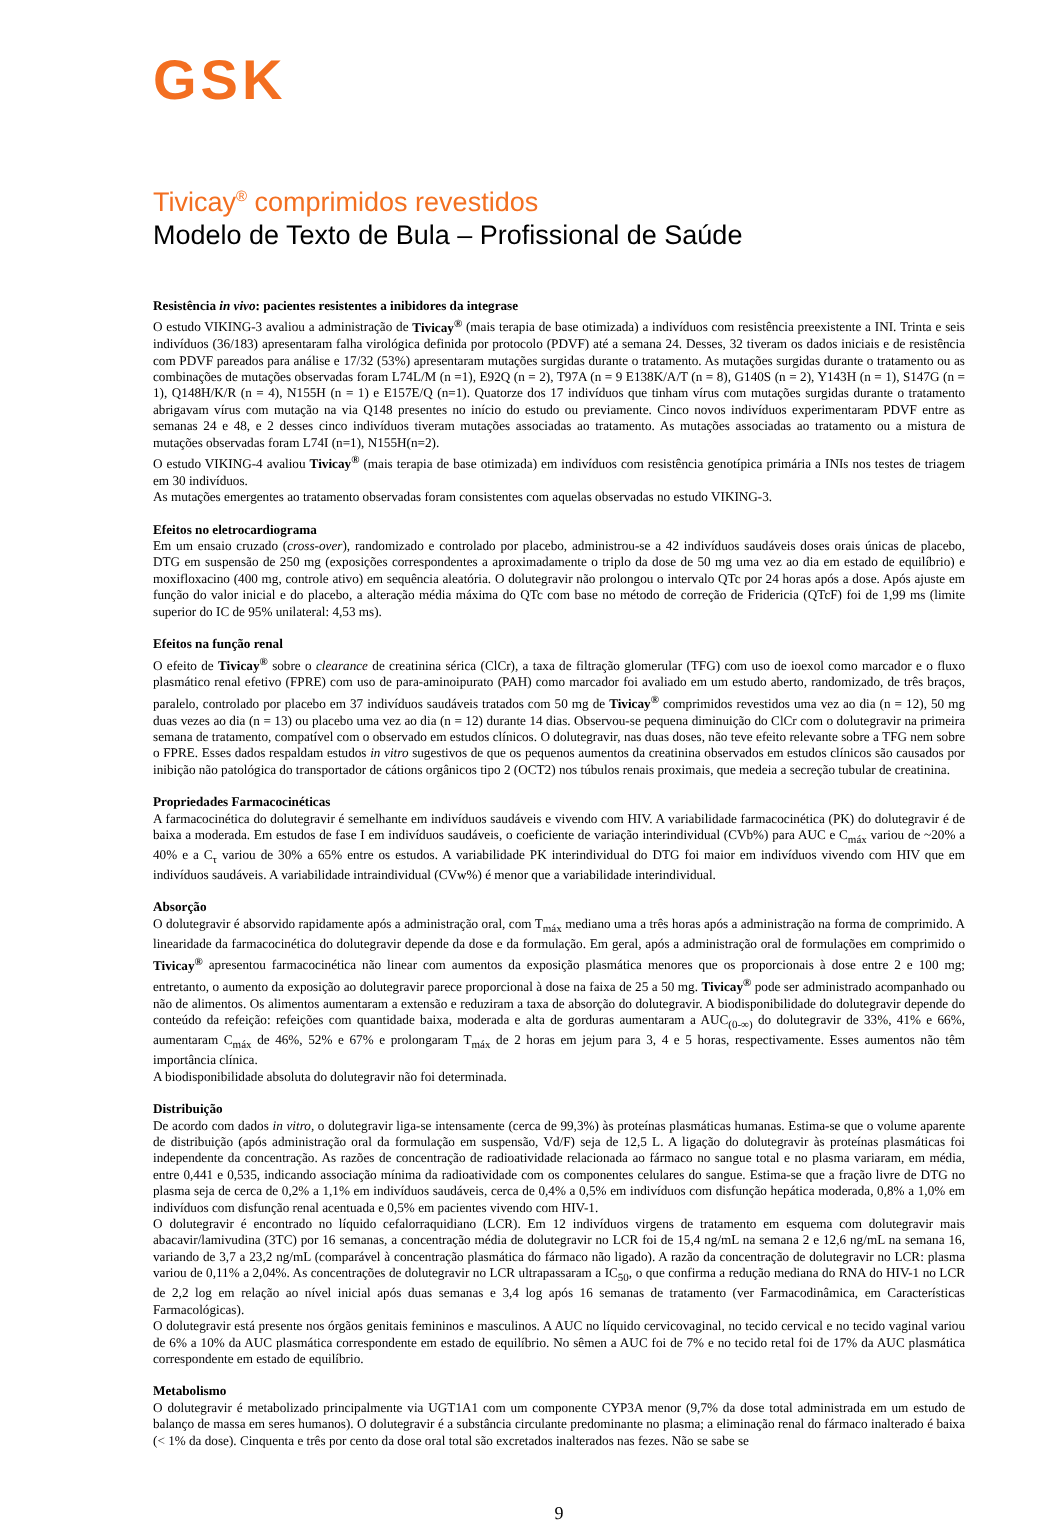GSK
Tivicay<sup>®</sup> comprimidos revestidos
Modelo de Texto de Bula – Profissional de Saúde
Resistência in vivo: pacientes resistentes a inibidores da integrase
O estudo VIKING-3 avaliou a administração de Tivicay<sup>®</sup> (mais terapia de base otimizada) a indivíduos com resistência preexistente a INI. Trinta e seis indivíduos (36/183) apresentaram falha virológica definida por protocolo (PDVF) até a semana 24. Desses, 32 tiveram os dados iniciais e de resistência com PDVF pareados para análise e 17/32 (53%) apresentaram mutações surgidas durante o tratamento. As mutações surgidas durante o tratamento ou as combinações de mutações observadas foram L74L/M (n =1), E92Q (n = 2), T97A (n = 9 E138K/A/T (n = 8), G140S (n = 2), Y143H (n = 1), S147G (n = 1), Q148H/K/R (n = 4), N155H (n = 1) e E157E/Q (n=1). Quatorze dos 17 indivíduos que tinham vírus com mutações surgidas durante o tratamento abrigavam vírus com mutação na via Q148 presentes no início do estudo ou previamente. Cinco novos indivíduos experimentaram PDVF entre as semanas 24 e 48, e 2 desses cinco indivíduos tiveram mutações associadas ao tratamento. As mutações associadas ao tratamento ou a mistura de mutações observadas foram L74I (n=1), N155H(n=2).
O estudo VIKING-4 avaliou Tivicay<sup>®</sup> (mais terapia de base otimizada) em indivíduos com resistência genotípica primária a INIs nos testes de triagem em 30 indivíduos.
As mutações emergentes ao tratamento observadas foram consistentes com aquelas observadas no estudo VIKING-3.
Efeitos no eletrocardiograma
Em um ensaio cruzado (cross-over), randomizado e controlado por placebo, administrou-se a 42 indivíduos saudáveis doses orais únicas de placebo, DTG em suspensão de 250 mg (exposições correspondentes a aproximadamente o triplo da dose de 50 mg uma vez ao dia em estado de equilíbrio) e moxifloxacino (400 mg, controle ativo) em sequência aleatória. O dolutegravir não prolongou o intervalo QTc por 24 horas após a dose. Após ajuste em função do valor inicial e do placebo, a alteração média máxima do QTc com base no método de correção de Fridericia (QTcF) foi de 1,99 ms (limite superior do IC de 95% unilateral: 4,53 ms).
Efeitos na função renal
O efeito de Tivicay<sup>®</sup> sobre o clearance de creatinina sérica (ClCr), a taxa de filtração glomerular (TFG) com uso de ioexol como marcador e o fluxo plasmático renal efetivo (FPRE) com uso de para-aminoipurato (PAH) como marcador foi avaliado em um estudo aberto, randomizado, de três braços, paralelo, controlado por placebo em 37 indivíduos saudáveis tratados com 50 mg de Tivicay<sup>®</sup> comprimidos revestidos uma vez ao dia (n = 12), 50 mg duas vezes ao dia (n = 13) ou placebo uma vez ao dia (n = 12) durante 14 dias. Observou-se pequena diminuição do ClCr com o dolutegravir na primeira semana de tratamento, compatível com o observado em estudos clínicos. O dolutegravir, nas duas doses, não teve efeito relevante sobre a TFG nem sobre o FPRE. Esses dados respaldam estudos in vitro sugestivos de que os pequenos aumentos da creatinina observados em estudos clínicos são causados por inibição não patológica do transportador de cátions orgânicos tipo 2 (OCT2) nos túbulos renais proximais, que medeia a secreção tubular de creatinina.
Propriedades Farmacocinéticas
A farmacocinética do dolutegravir é semelhante em indivíduos saudáveis e vivendo com HIV. A variabilidade farmacocinética (PK) do dolutegravir é de baixa a moderada. Em estudos de fase I em indivíduos saudáveis, o coeficiente de variação interindividual (CVb%) para AUC e C<sub>máx</sub> variou de ~20% a 40% e a C<sub>τ</sub> variou de 30% a 65% entre os estudos. A variabilidade PK interindividual do DTG foi maior em indivíduos vivendo com HIV que em indivíduos saudáveis. A variabilidade intraindividual (CVw%) é menor que a variabilidade interindividual.
Absorção
O dolutegravir é absorvido rapidamente após a administração oral, com T<sub>máx</sub> mediano uma a três horas após a administração na forma de comprimido. A linearidade da farmacocinética do dolutegravir depende da dose e da formulação. Em geral, após a administração oral de formulações em comprimido o Tivicay<sup>®</sup> apresentou farmacocinética não linear com aumentos da exposição plasmática menores que os proporcionais à dose entre 2 e 100 mg; entretanto, o aumento da exposição ao dolutegravir parece proporcional à dose na faixa de 25 a 50 mg. Tivicay<sup>®</sup> pode ser administrado acompanhado ou não de alimentos. Os alimentos aumentaram a extensão e reduziram a taxa de absorção do dolutegravir. A biodisponibilidade do dolutegravir depende do conteúdo da refeição: refeições com quantidade baixa, moderada e alta de gorduras aumentaram a AUC<sub>(0-∞)</sub> do dolutegravir de 33%, 41% e 66%, aumentaram C<sub>máx</sub> de 46%, 52% e 67% e prolongaram T<sub>máx</sub> de 2 horas em jejum para 3, 4 e 5 horas, respectivamente. Esses aumentos não têm importância clínica.
A biodisponibilidade absoluta do dolutegravir não foi determinada.
Distribuição
De acordo com dados in vitro, o dolutegravir liga-se intensamente (cerca de 99,3%) às proteínas plasmáticas humanas. Estima-se que o volume aparente de distribuição (após administração oral da formulação em suspensão, Vd/F) seja de 12,5 L. A ligação do dolutegravir às proteínas plasmáticas foi independente da concentração. As razões de concentração de radioatividade relacionada ao fármaco no sangue total e no plasma variaram, em média, entre 0,441 e 0,535, indicando associação mínima da radioatividade com os componentes celulares do sangue. Estima-se que a fração livre de DTG no plasma seja de cerca de 0,2% a 1,1% em indivíduos saudáveis, cerca de 0,4% a 0,5% em indivíduos com disfunção hepática moderada, 0,8% a 1,0% em indivíduos com disfunção renal acentuada e 0,5% em pacientes vivendo com HIV-1.
O dolutegravir é encontrado no líquido cefalorraquidiano (LCR). Em 12 indivíduos virgens de tratamento em esquema com dolutegravir mais abacavir/lamivudina (3TC) por 16 semanas, a concentração média de dolutegravir no LCR foi de 15,4 ng/mL na semana 2 e 12,6 ng/mL na semana 16, variando de 3,7 a 23,2 ng/mL (comparável à concentração plasmática do fármaco não ligado). A razão da concentração de dolutegravir no LCR: plasma variou de 0,11% a 2,04%. As concentrações de dolutegravir no LCR ultrapassaram a IC<sub>50</sub>, o que confirma a redução mediana do RNA do HIV-1 no LCR de 2,2 log em relação ao nível inicial após duas semanas e 3,4 log após 16 semanas de tratamento (ver Farmacodinâmica, em Características Farmacológicas).
O dolutegravir está presente nos órgãos genitais femininos e masculinos. A AUC no líquido cervicovaginal, no tecido cervical e no tecido vaginal variou de 6% a 10% da AUC plasmática correspondente em estado de equilíbrio. No sêmen a AUC foi de 7% e no tecido retal foi de 17% da AUC plasmática correspondente em estado de equilíbrio.
Metabolismo
O dolutegravir é metabolizado principalmente via UGT1A1 com um componente CYP3A menor (9,7% da dose total administrada em um estudo de balanço de massa em seres humanos). O dolutegravir é a substância circulante predominante no plasma; a eliminação renal do fármaco inalterado é baixa (< 1% da dose). Cinquenta e três por cento da dose oral total são excretados inalterados nas fezes. Não se sabe se
9